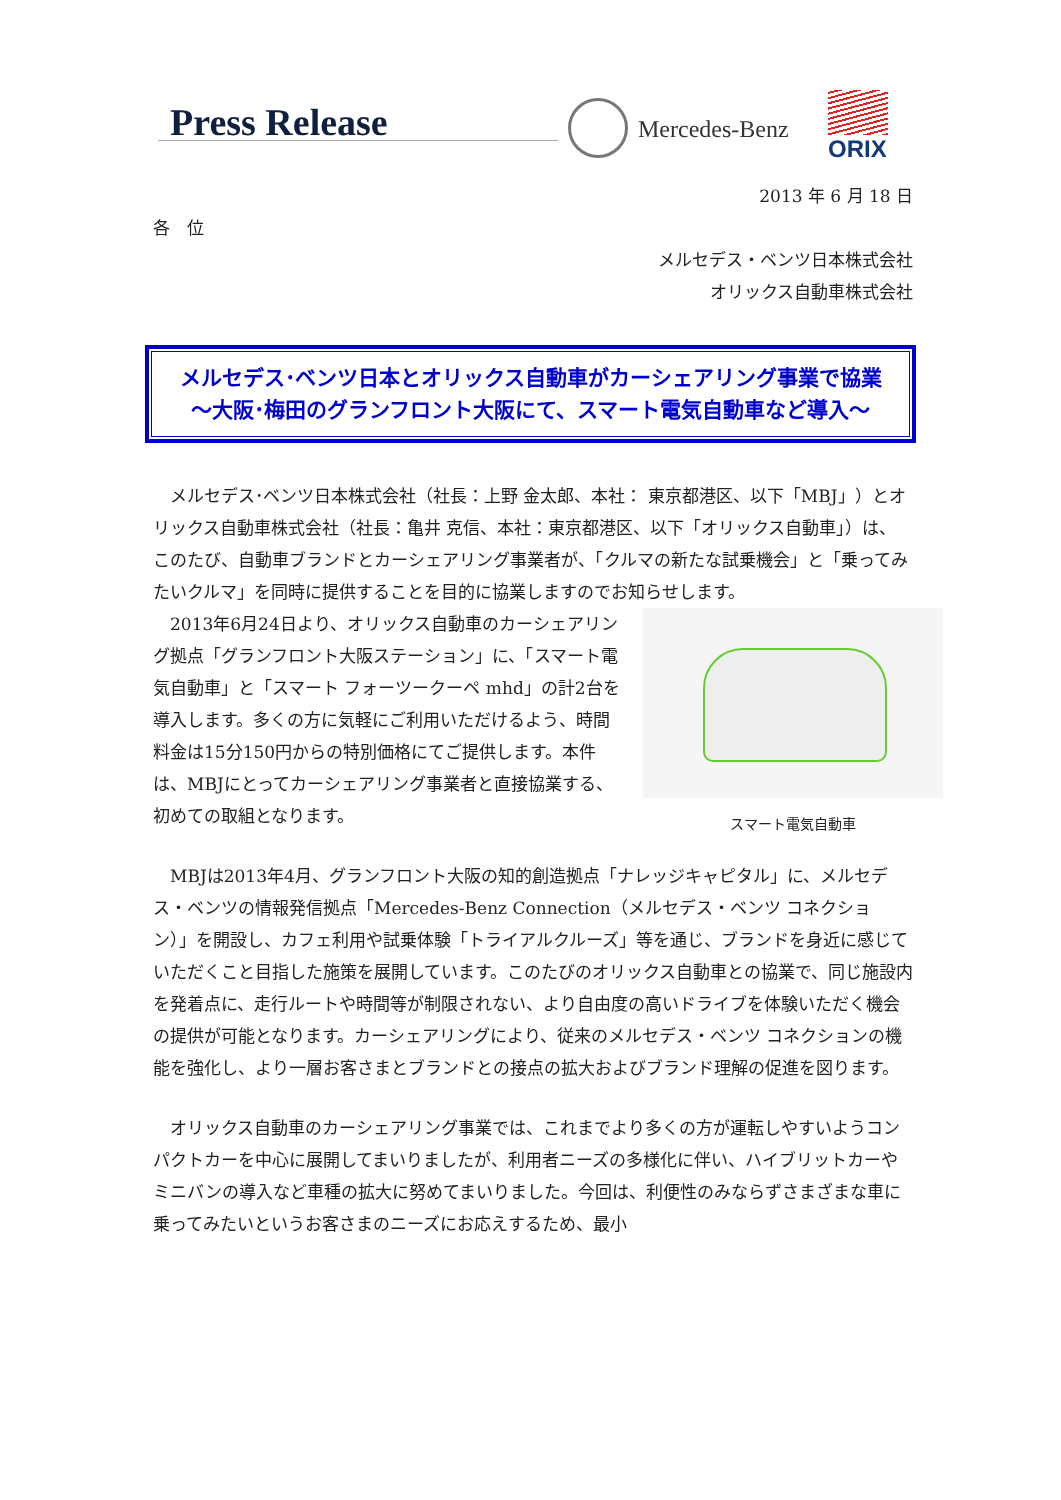Press Release Mercedes-Benz
ORIX
2013 年 6 月 18 日
各　位
メルセデス・ベンツ日本株式会社
オリックス自動車株式会社
メルセデス･ベンツ日本とオリックス自動車がカーシェアリング事業で協業
～大阪･梅田のグランフロント大阪にて、スマート電気自動車など導入～
メルセデス･ベンツ日本株式会社（社長：上野 金太郎、本社： 東京都港区、以下「MBJ」）とオリックス自動車株式会社（社長：亀井 克信、本社：東京都港区、以下「オリックス自動車」）は、このたび、自動車ブランドとカーシェアリング事業者が、「クルマの新たな試乗機会」と「乗ってみたいクルマ」を同時に提供することを目的に協業しますのでお知らせします。
スマート電気自動車
2013年6月24日より、オリックス自動車のカーシェアリング拠点「グランフロント大阪ステーション」に、「スマート電気自動車」と「スマート フォーツークーペ mhd」の計2台を導入します。多くの方に気軽にご利用いただけるよう、時間料金は15分150円からの特別価格にてご提供します。本件は、MBJにとってカーシェアリング事業者と直接協業する、初めての取組となります。
MBJは2013年4月、グランフロント大阪の知的創造拠点「ナレッジキャピタル」に、メルセデス・ベンツの情報発信拠点「Mercedes-Benz Connection（メルセデス・ベンツ コネクション）」を開設し、カフェ利用や試乗体験「トライアルクルーズ」等を通じ、ブランドを身近に感じていただくこと目指した施策を展開しています。このたびのオリックス自動車との協業で、同じ施設内を発着点に、走行ルートや時間等が制限されない、より自由度の高いドライブを体験いただく機会の提供が可能となります。カーシェアリングにより、従来のメルセデス・ベンツ コネクションの機能を強化し、より一層お客さまとブランドとの接点の拡大およびブランド理解の促進を図ります。
オリックス自動車のカーシェアリング事業では、これまでより多くの方が運転しやすいようコンパクトカーを中心に展開してまいりましたが、利用者ニーズの多様化に伴い、ハイブリットカーやミニバンの導入など車種の拡大に努めてまいりました。今回は、利便性のみならずさまざまな車に乗ってみたいというお客さまのニーズにお応えするため、最小